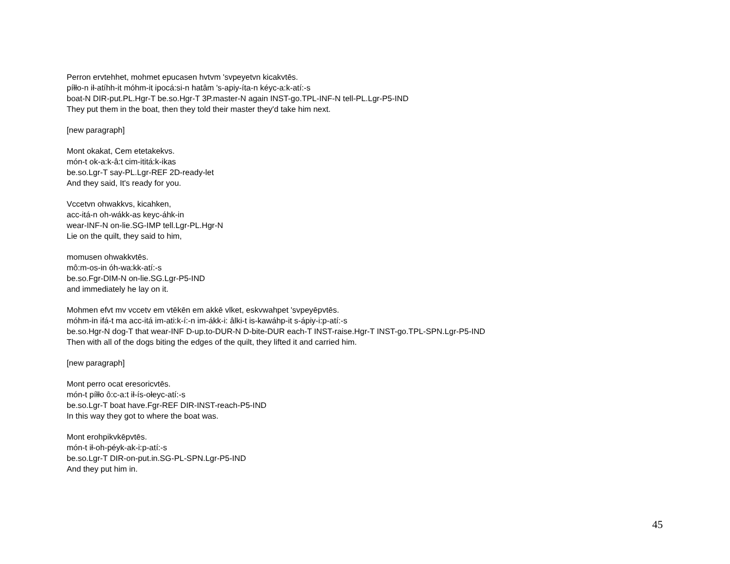Perron ervtehhet, mohmet epucasen hvtvm 'svpeyetvn kicakvtēs.
píłło-n ił-atíhh-it móhm-it ipocá:si-n hatâm 's-apiy-íta-n kéyc-a:k-atí:-s
boat-N DIR-put.PL.Hgr-T be.so.Hgr-T 3P.master-N again INST-go.TPL-INF-N tell-PL.Lgr-P5-IND
They put them in the boat, then they told their master they'd take him next.
[new paragraph]
Mont okakat, Cem etetakekvs.
món-t ok-a:k-â:t cim-ititá:k-ikas
be.so.Lgr-T say-PL.Lgr-REF 2D-ready-let
And they said, It's ready for you.
Vccetvn ohwakkvs, kicahken,
acc-itá-n oh-wákk-as keyc-áhk-in
wear-INF-N on-lie.SG-IMP tell.Lgr-PL.Hgr-N
Lie on the quilt, they said to him,
momusen ohwakkvtēs.
mô:m-os-in óh-wa:kk-atí:-s
be.so.Fgr-DIM-N on-lie.SG.Lgr-P5-IND
and immediately he lay on it.
Mohmen efvt mv vccetv em vtēkēn em akkē vlket, eskvwahpet 'svpeyēpvtēs.
móhm-in ifá-t ma acc-itá im-ati:k-í:-n im-ákk-i: âlki-t is-kawáhp-it s-ápiy-i:p-atí:-s
be.so.Hgr-N dog-T that wear-INF D-up.to-DUR-N D-bite-DUR each-T INST-raise.Hgr-T INST-go.TPL-SPN.Lgr-P5-IND
Then with all of the dogs biting the edges of the quilt, they lifted it and carried him.
[new paragraph]
Mont perro ocat eresoricvtēs.
món-t píłło ô:c-a:t ił-ís-ołeyc-atí:-s
be.so.Lgr-T boat have.Fgr-REF DIR-INST-reach-P5-IND
In this way they got to where the boat was.
Mont erohpikvkēpvtēs.
món-t ił-oh-péyk-ak-i:p-atí:-s
be.so.Lgr-T DIR-on-put.in.SG-PL-SPN.Lgr-P5-IND
And they put him in.
45